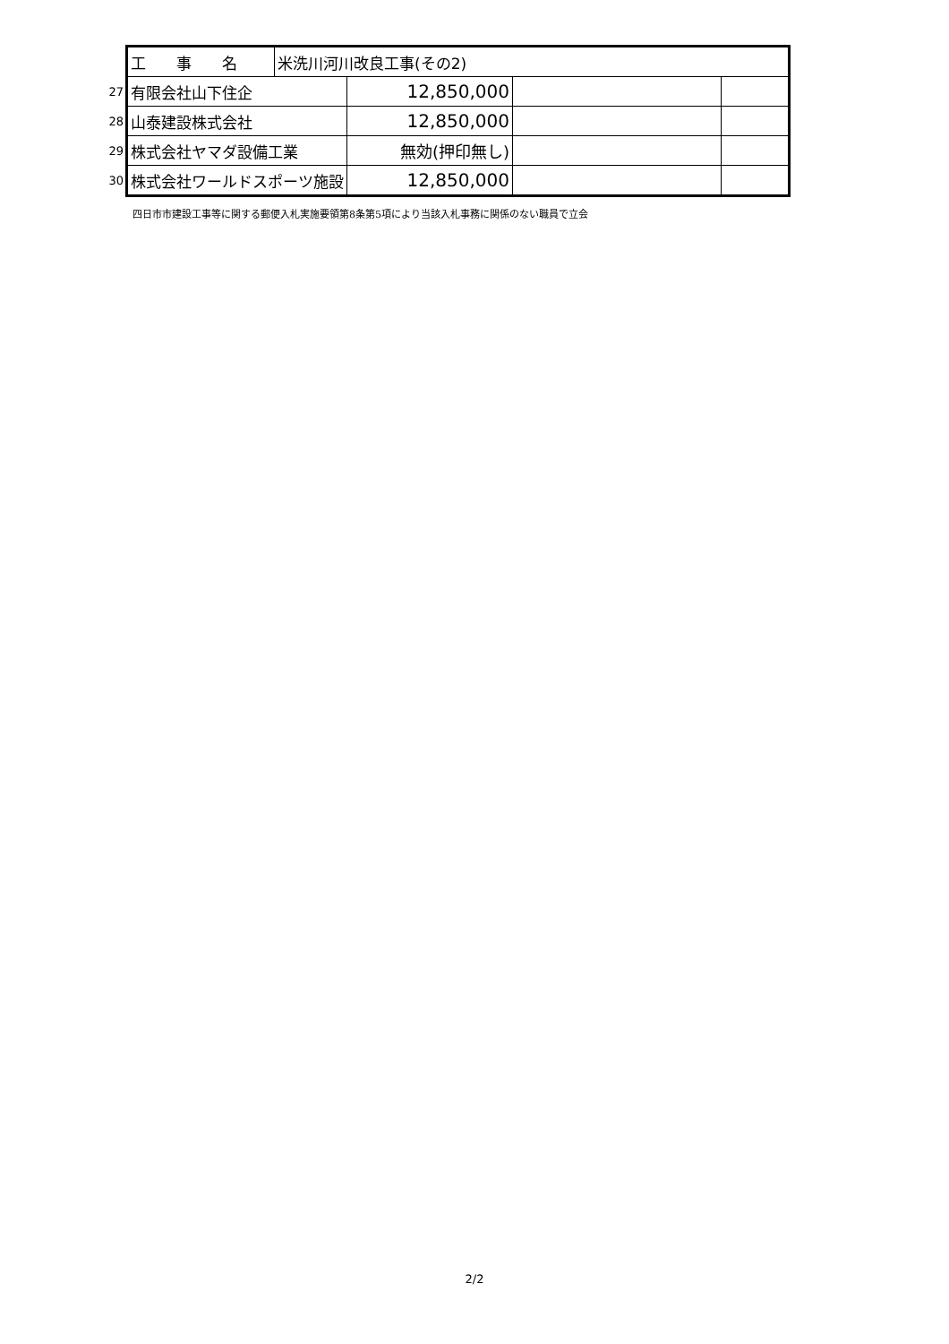| | 工 事 名 | 米洗川河川改良工事(その2) | | | |
| 27 | 有限会社山下住企 | | 12,850,000 | | |
| 28 | 山泰建設株式会社 | | 12,850,000 | | |
| 29 | 株式会社ヤマダ設備工業 | | 無効(押印無し) | | |
| 30 | 株式会社ワールドスポーツ施設 | | 12,850,000 | | |
四日市市建設工事等に関する郵便入札実施要領第8条第5項により当該入札事務に関係のない職員で立会
2/2